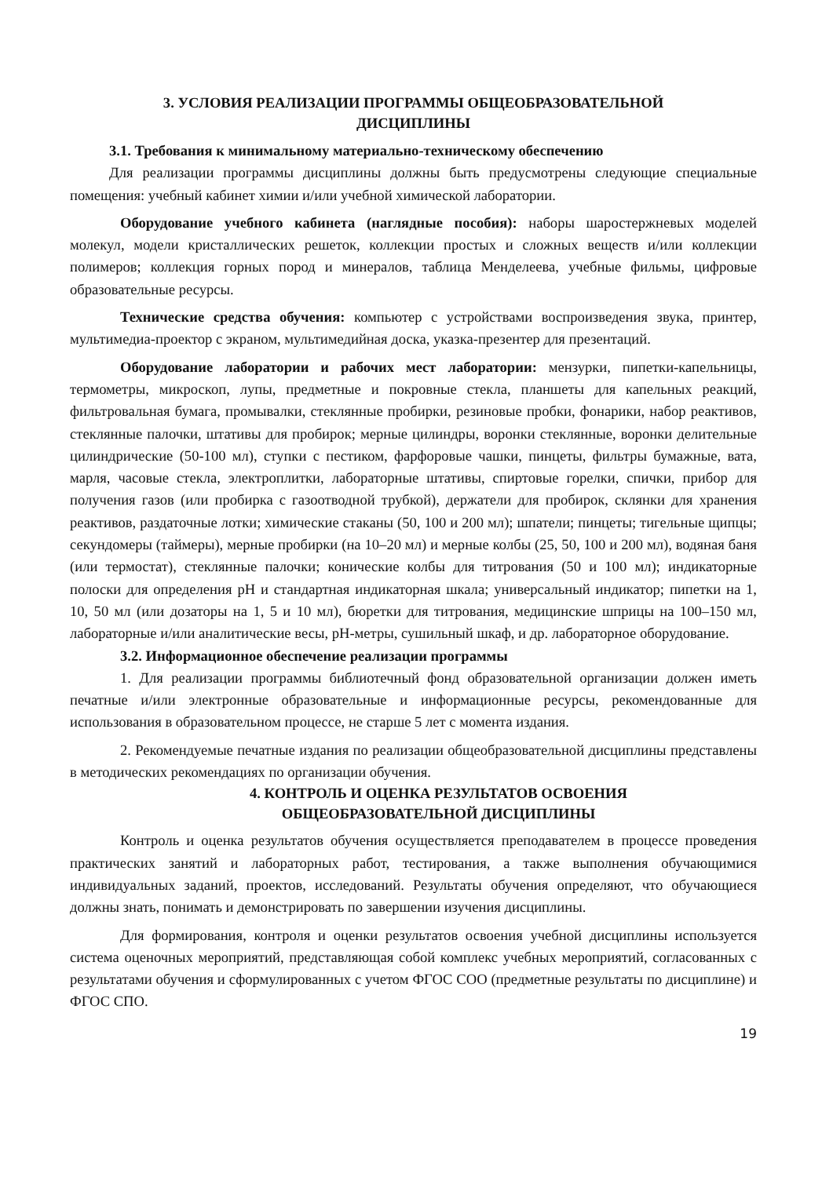3. УСЛОВИЯ РЕАЛИЗАЦИИ ПРОГРАММЫ ОБЩЕОБРАЗОВАТЕЛЬНОЙ
ДИСЦИПЛИНЫ
3.1. Требования к минимальному материально-техническому обеспечению
Для реализации программы дисциплины должны быть предусмотрены следующие специальные помещения: учебный кабинет химии и/или учебной химической лаборатории.
Оборудование учебного кабинета (наглядные пособия): наборы шаростержневых моделей молекул, модели кристаллических решеток, коллекции простых и сложных веществ и/или коллекции полимеров; коллекция горных пород и минералов, таблица Менделеева, учебные фильмы, цифровые образовательные ресурсы.
Технические средства обучения: компьютер с устройствами воспроизведения звука, принтер, мультимедиа-проектор с экраном, мультимедийная доска, указка-презентер для презентаций.
Оборудование лаборатории и рабочих мест лаборатории: мензурки, пипетки-капельницы, термометры, микроскоп, лупы, предметные и покровные стекла, планшеты для капельных реакций, фильтровальная бумага, промывалки, стеклянные пробирки, резиновые пробки, фонарики, набор реактивов, стеклянные палочки, штативы для пробирок; мерные цилиндры, воронки стеклянные, воронки делительные цилиндрические (50-100 мл), ступки с пестиком, фарфоровые чашки, пинцеты, фильтры бумажные, вата, марля, часовые стекла, электроплитки, лабораторные штативы, спиртовые горелки, спички, прибор для получения газов (или пробирка с газоотводной трубкой), держатели для пробирок, склянки для хранения реактивов, раздаточные лотки; химические стаканы (50, 100 и 200 мл); шпатели; пинцеты; тигельные щипцы; секундомеры (таймеры), мерные пробирки (на 10–20 мл) и мерные колбы (25, 50, 100 и 200 мл), водяная баня (или термостат), стеклянные палочки; конические колбы для титрования (50 и 100 мл); индикаторные полоски для определения pH и стандартная индикаторная шкала; универсальный индикатор; пипетки на 1, 10, 50 мл (или дозаторы на 1, 5 и 10 мл), бюретки для титрования, медицинские шприцы на 100–150 мл, лабораторные и/или аналитические весы, pH-метры, сушильный шкаф, и др. лабораторное оборудование.
3.2. Информационное обеспечение реализации программы
1. Для реализации программы библиотечный фонд образовательной организации должен иметь печатные и/или электронные образовательные и информационные ресурсы, рекомендованные для использования в образовательном процессе, не старше 5 лет с момента издания.
2. Рекомендуемые печатные издания по реализации общеобразовательной дисциплины представлены в методических рекомендациях по организации обучения.
4. КОНТРОЛЬ И ОЦЕНКА РЕЗУЛЬТАТОВ ОСВОЕНИЯ
ОБЩЕОБРАЗОВАТЕЛЬНОЙ ДИСЦИПЛИНЫ
Контроль и оценка результатов обучения осуществляется преподавателем в процессе проведения практических занятий и лабораторных работ, тестирования, а также выполнения обучающимися индивидуальных заданий, проектов, исследований. Результаты обучения определяют, что обучающиеся должны знать, понимать и демонстрировать по завершении изучения дисциплины.
Для формирования, контроля и оценки результатов освоения учебной дисциплины используется система оценочных мероприятий, представляющая собой комплекс учебных мероприятий, согласованных с результатами обучения и сформулированных с учетом ФГОС СОО (предметные результаты по дисциплине) и ФГОС СПО.
19